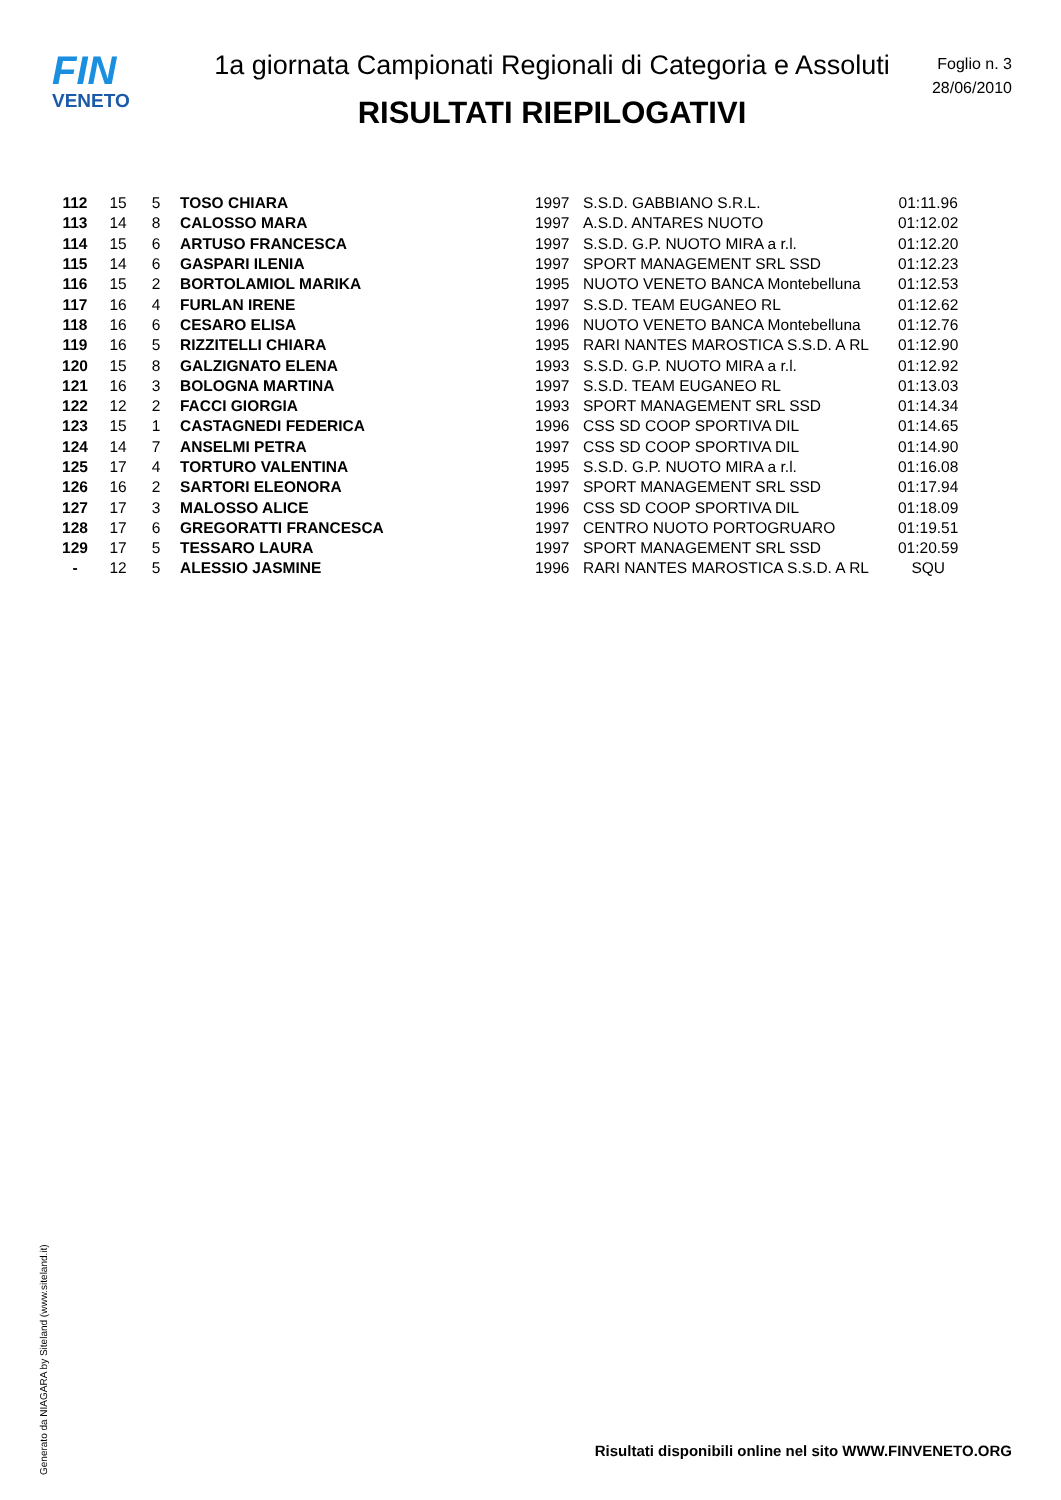FIN
VENETO
1a giornata Campionati Regionali di Categoria e Assoluti
RISULTATI RIEPILOGATIVI
Foglio n. 3
28/06/2010
| 112 | 15 | 5 | TOSO CHIARA | 1997 | S.S.D. GABBIANO S.R.L. | 01:11.96 |
| 113 | 14 | 8 | CALOSSO MARA | 1997 | A.S.D. ANTARES NUOTO | 01:12.02 |
| 114 | 15 | 6 | ARTUSO FRANCESCA | 1997 | S.S.D. G.P. NUOTO MIRA a r.l. | 01:12.20 |
| 115 | 14 | 6 | GASPARI ILENIA | 1997 | SPORT MANAGEMENT SRL SSD | 01:12.23 |
| 116 | 15 | 2 | BORTOLAMIOL MARIKA | 1995 | NUOTO VENETO BANCA Montebelluna | 01:12.53 |
| 117 | 16 | 4 | FURLAN IRENE | 1997 | S.S.D. TEAM EUGANEO RL | 01:12.62 |
| 118 | 16 | 6 | CESARO ELISA | 1996 | NUOTO VENETO BANCA Montebelluna | 01:12.76 |
| 119 | 16 | 5 | RIZZITELLI CHIARA | 1995 | RARI NANTES MAROSTICA S.S.D. A RL | 01:12.90 |
| 120 | 15 | 8 | GALZIGNATO ELENA | 1993 | S.S.D. G.P. NUOTO MIRA a r.l. | 01:12.92 |
| 121 | 16 | 3 | BOLOGNA MARTINA | 1997 | S.S.D. TEAM EUGANEO RL | 01:13.03 |
| 122 | 12 | 2 | FACCI GIORGIA | 1993 | SPORT MANAGEMENT SRL SSD | 01:14.34 |
| 123 | 15 | 1 | CASTAGNEDI FEDERICA | 1996 | CSS SD COOP SPORTIVA DIL | 01:14.65 |
| 124 | 14 | 7 | ANSELMI PETRA | 1997 | CSS SD COOP SPORTIVA DIL | 01:14.90 |
| 125 | 17 | 4 | TORTURO VALENTINA | 1995 | S.S.D. G.P. NUOTO MIRA a r.l. | 01:16.08 |
| 126 | 16 | 2 | SARTORI ELEONORA | 1997 | SPORT MANAGEMENT SRL SSD | 01:17.94 |
| 127 | 17 | 3 | MALOSSO ALICE | 1996 | CSS SD COOP SPORTIVA DIL | 01:18.09 |
| 128 | 17 | 6 | GREGORATTI FRANCESCA | 1997 | CENTRO NUOTO PORTOGRUARO | 01:19.51 |
| 129 | 17 | 5 | TESSARO LAURA | 1997 | SPORT MANAGEMENT SRL SSD | 01:20.59 |
| - | 12 | 5 | ALESSIO JASMINE | 1996 | RARI NANTES MAROSTICA S.S.D. A RL | SQU |
Generato da NIAGARA by Siteland (www.siteland.it)
Risultati disponibili online nel sito WWW.FINVENETO.ORG